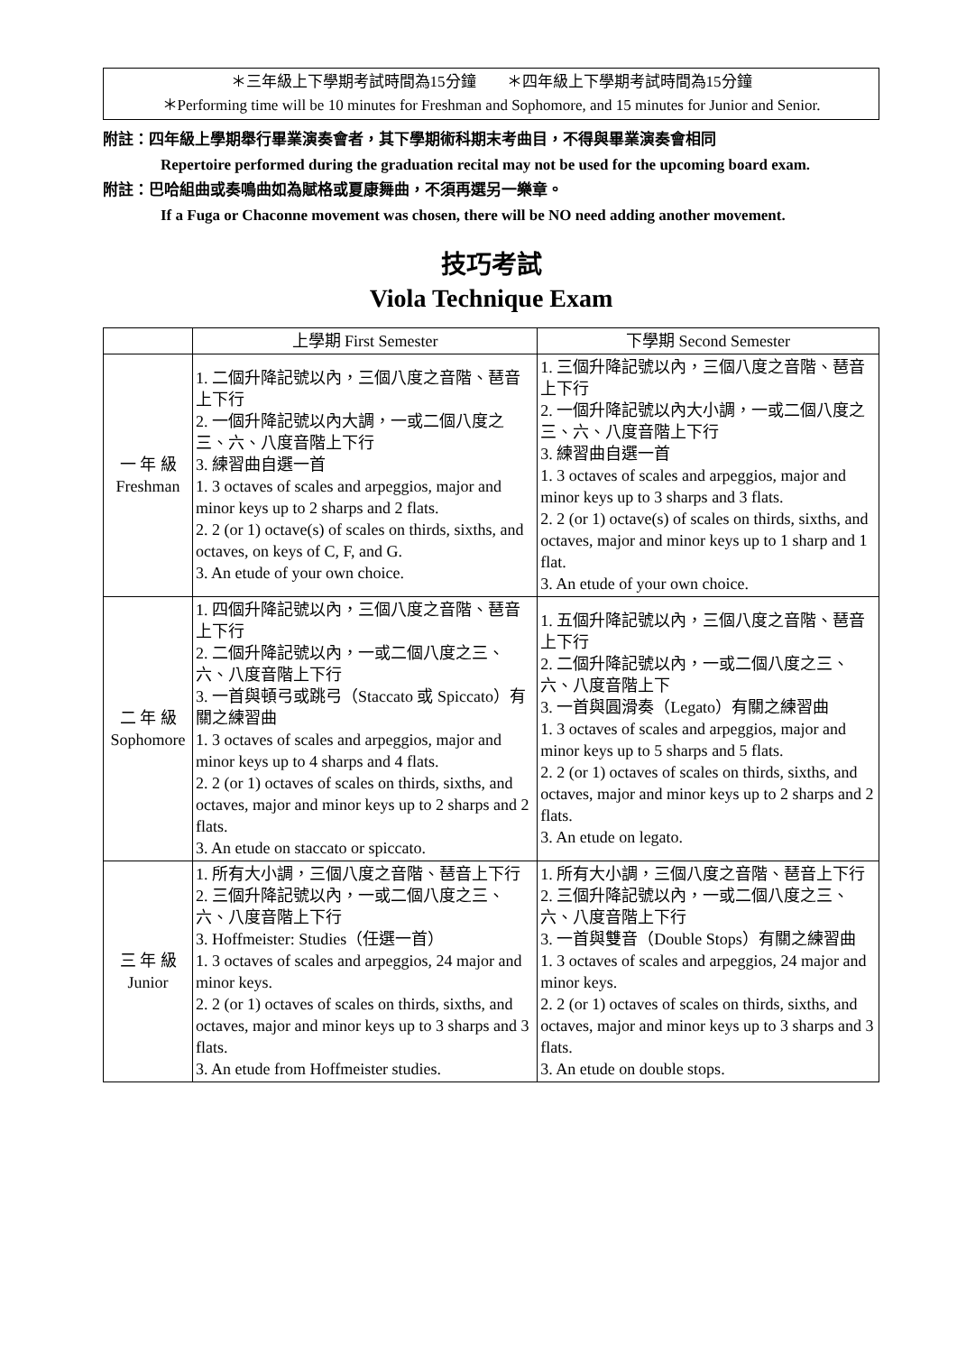＊三年級上下學期考試時間為15分鐘　　＊四年級上下學期考試時間為15分鐘
＊Performing time will be 10 minutes for Freshman and Sophomore, and 15 minutes for Junior and Senior.
附註：四年級上學期舉行畢業演奏會者，其下學期術科期末考曲目，不得與畢業演奏會相同
Repertoire performed during the graduation recital may not be used for the upcoming board exam.
附註：巴哈組曲或奏鳴曲如為賦格或夏康舞曲，不須再選另一樂章。
If a Fuga or Chaconne movement was chosen, there will be NO need adding another movement.
技巧考試
Viola Technique Exam
| | 上學期 First Semester | 下學期 Second Semester |
| --- | --- | --- |
| 一 年 級 Freshman | 1. 二個升降記號以內，三個八度之音階、琶音上下行 2. 一個升降記號以內大調，一或二個八度之三、六、八度音階上下行 3. 練習曲自選一首 1. 3 octaves of scales and arpeggios, major and minor keys up to 2 sharps and 2 flats. 2. 2 (or 1) octave(s) of scales on thirds, sixths, and octaves, on keys of C, F, and G. 3. An etude of your own choice. | 1. 三個升降記號以內，三個八度之音階、琶音上下行 2. 一個升降記號以內大小調，一或二個八度之三、六、八度音階上下行 3. 練習曲自選一首 1. 3 octaves of scales and arpeggios, major and minor keys up to 3 sharps and 3 flats. 2. 2 (or 1) octave(s) of scales on thirds, sixths, and octaves, major and minor keys up to 1 sharp and 1 flat. 3. An etude of your own choice. |
| 二 年 級 Sophomore | 1. 四個升降記號以內，三個八度之音階、琶音上下行 2. 二個升降記號以內，一或二個八度之三、六、八度音階上下行 3. 一首與頓弓或跳弓（Staccato 或 Spiccato）有關之練習曲 1. 3 octaves of scales and arpeggios, major and minor keys up to 4 sharps and 4 flats. 2. 2 (or 1) octaves of scales on thirds, sixths, and octaves, major and minor keys up to 2 sharps and 2 flats. 3. An etude on staccato or spiccato. | 1. 五個升降記號以內，三個八度之音階、琶音上下行 2. 二個升降記號以內，一或二個八度之三、六、八度音階上下 3. 一首與圓滑奏（Legato）有關之練習曲 1. 3 octaves of scales and arpeggios, major and minor keys up to 5 sharps and 5 flats. 2. 2 (or 1) octaves of scales on thirds, sixths, and octaves, major and minor keys up to 2 sharps and 2 flats. 3. An etude on legato. |
| 三 年 級 Junior | 1. 所有大小調，三個八度之音階、琶音上下行 2. 三個升降記號以內，一或二個八度之三、六、八度音階上下行 3. Hoffmeister: Studies（任選一首） 1. 3 octaves of scales and arpeggios, 24 major and minor keys. 2. 2 (or 1) octaves of scales on thirds, sixths, and octaves, major and minor keys up to 3 sharps and 3 flats. 3. An etude from Hoffmeister studies. | 1. 所有大小調，三個八度之音階、琶音上下行 2. 三個升降記號以內，一或二個八度之三、六、八度音階上下行 3. 一首與雙音（Double Stops）有關之練習曲 1. 3 octaves of scales and arpeggios, 24 major and minor keys. 2. 2 (or 1) octaves of scales on thirds, sixths, and octaves, major and minor keys up to 3 sharps and 3 flats. 3. An etude on double stops. |